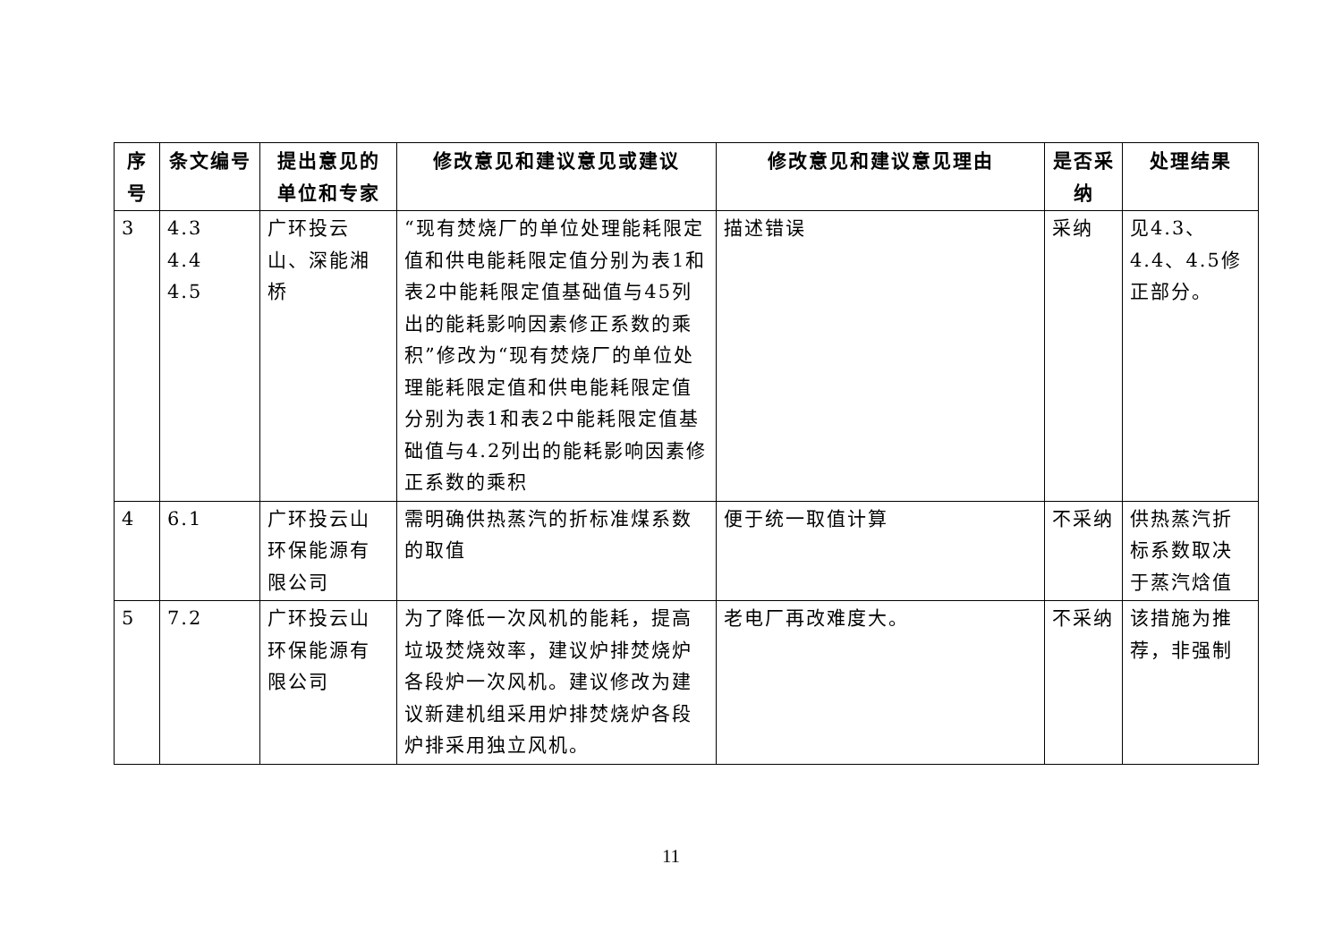| 序号 | 条文编号 | 提出意见的单位和专家 | 修改意见和建议意见或建议 | 修改意见和建议意见理由 | 是否采纳 | 处理结果 |
| --- | --- | --- | --- | --- | --- | --- |
| 3 | 4.3 4.4 4.5 | 广环投云山、深能湘桥 | “现有焚烧厂的单位处理能耗限定值和供电能耗限定值分别为表1和表2中能耗限定值基础值与45列出的能耗影响因素修正系数的乘积”修改为“现有焚烧厂的单位处理能耗限定值和供电能耗限定值分别为表1和表2中能耗限定值基础值与4.2列出的能耗影响因素修正系数的乘积 | 描述错误 | 采纳 | 见4.3、4.4、4.5修正部分。 |
| 4 | 6.1 | 广环投云山环保能源有限公司 | 需明确供热蒸汽的折标准煤系数的取值 | 便于统一取值计算 | 不采纳 | 供热蒸汽折标系数取决于蒸汽焓值 |
| 5 | 7.2 | 广环投云山环保能源有限公司 | 为了降低一次风机的能耗，提高垃圾焚烧效率，建议炉排焚烧炉各段炉一次风机。建议修改为建议新建机组采用炉排焚烧炉各段炉排采用独立风机。 | 老电厂再改难度大。 | 不采纳 | 该措施为推荐，非强制 |
11